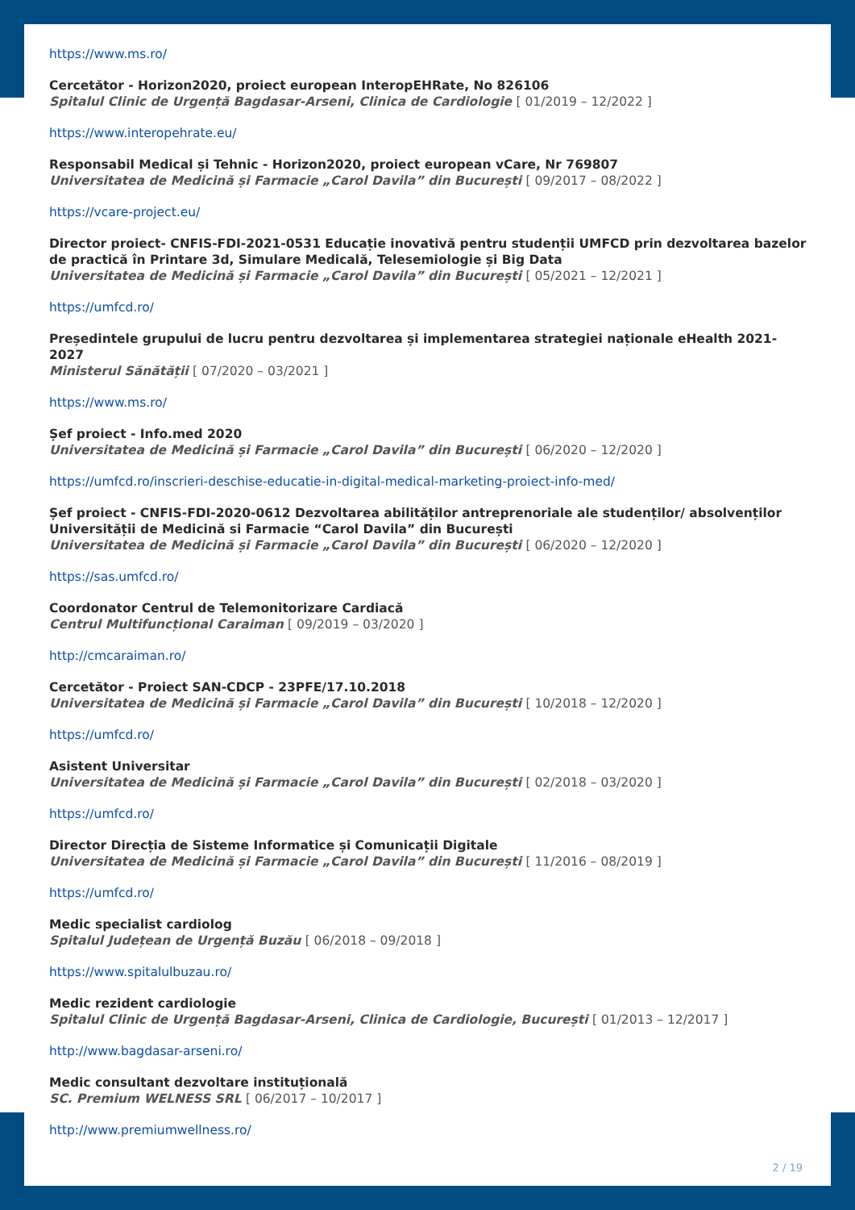https://www.ms.ro/
Cercetător - Horizon2020, proiect european InteropEHRate, No 826106
Spitalul Clinic de Urgență Bagdasar-Arseni, Clinica de Cardiologie [ 01/2019 – 12/2022 ]
https://www.interopehrate.eu/
Responsabil Medical și Tehnic - Horizon2020, proiect european vCare, Nr 769807
Universitatea de Medicină și Farmacie „Carol Davila” din București [ 09/2017 – 08/2022 ]
https://vcare-project.eu/
Director proiect- CNFIS-FDI-2021-0531 Educație inovativă pentru studenții UMFCD prin dezvoltarea bazelor de practică în Printare 3d, Simulare Medicală, Telesemiologie și Big Data
Universitatea de Medicină și Farmacie „Carol Davila” din București [ 05/2021 – 12/2021 ]
https://umfcd.ro/
Președintele grupului de lucru pentru dezvoltarea și implementarea strategiei naționale eHealth 2021-2027
Ministerul Sănătății [ 07/2020 – 03/2021 ]
https://www.ms.ro/
Șef proiect - Info.med 2020
Universitatea de Medicină și Farmacie „Carol Davila” din București [ 06/2020 – 12/2020 ]
https://umfcd.ro/inscrieri-deschise-educatie-in-digital-medical-marketing-proiect-info-med/
Șef proiect - CNFIS-FDI-2020-0612 Dezvoltarea abilităților antreprenoriale ale studenților/ absolvenților Universității de Medicină si Farmacie “Carol Davila” din București
Universitatea de Medicină și Farmacie „Carol Davila” din București [ 06/2020 – 12/2020 ]
https://sas.umfcd.ro/
Coordonator Centrul de Telemonitorizare Cardiacă
Centrul Multifuncțional Caraiman [ 09/2019 – 03/2020 ]
http://cmcaraiman.ro/
Cercetător - Proiect SAN-CDCP - 23PFE/17.10.2018
Universitatea de Medicină și Farmacie „Carol Davila” din București [ 10/2018 – 12/2020 ]
https://umfcd.ro/
Asistent Universitar
Universitatea de Medicină și Farmacie „Carol Davila” din București [ 02/2018 – 03/2020 ]
https://umfcd.ro/
Director Direcția de Sisteme Informatice și Comunicații Digitale
Universitatea de Medicină și Farmacie „Carol Davila” din București [ 11/2016 – 08/2019 ]
https://umfcd.ro/
Medic specialist cardiolog
Spitalul Județean de Urgență Buzău [ 06/2018 – 09/2018 ]
https://www.spitalulbuzau.ro/
Medic rezident cardiologie
Spitalul Clinic de Urgență Bagdasar-Arseni, Clinica de Cardiologie, București [ 01/2013 – 12/2017 ]
http://www.bagdasar-arseni.ro/
Medic consultant dezvoltare instituțională
SC. Premium WELNESS SRL [ 06/2017 – 10/2017 ]
http://www.premiumwellness.ro/
2 / 19